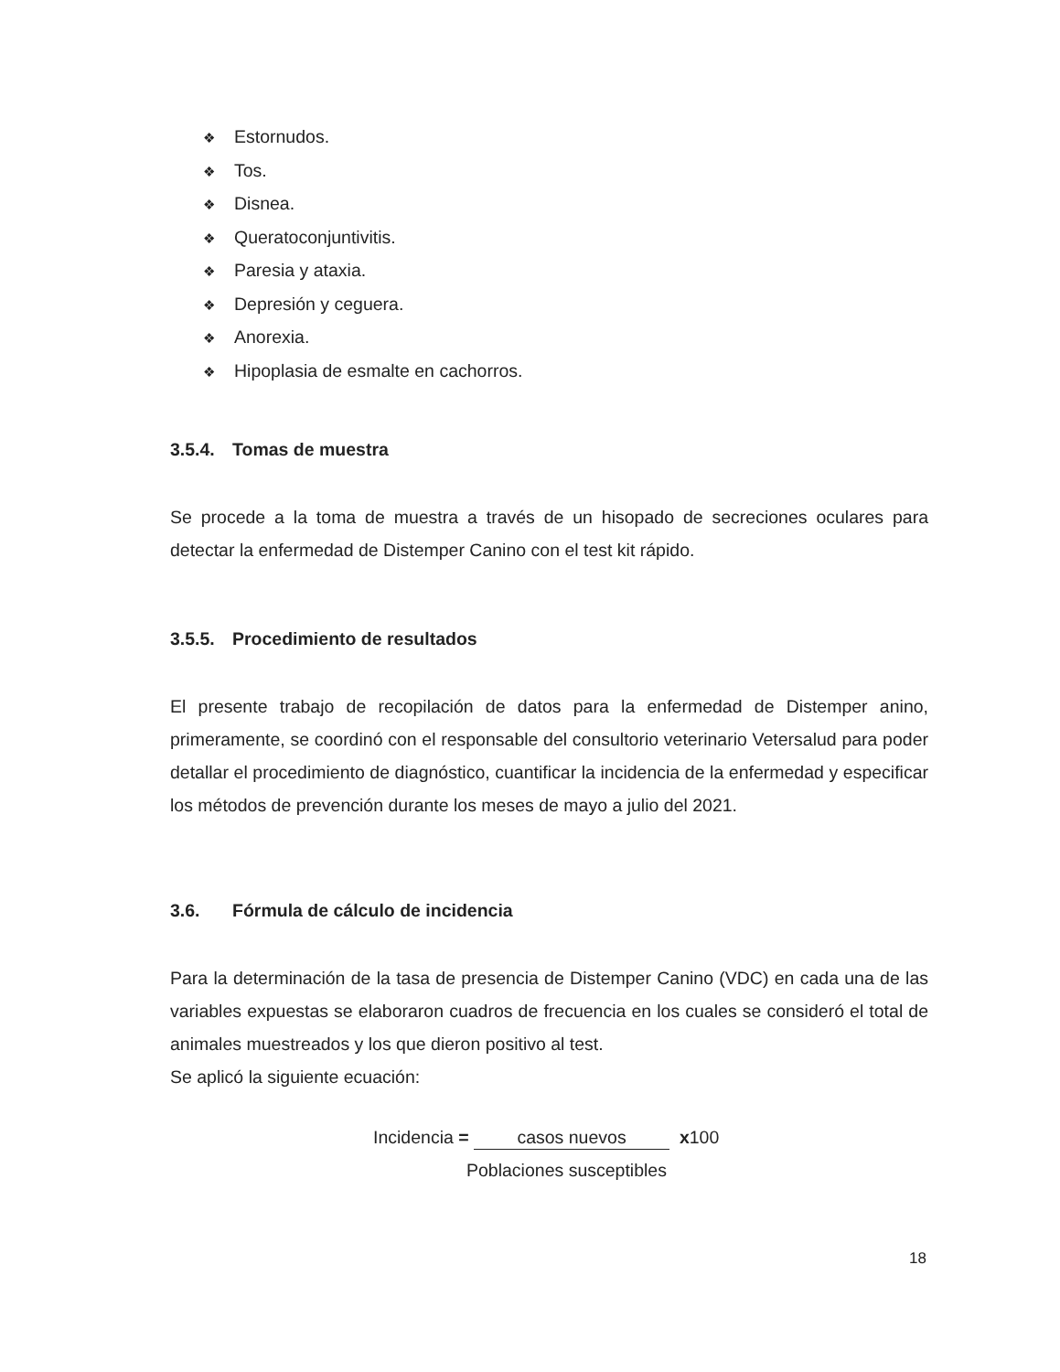❖ Estornudos.
❖ Tos.
❖ Disnea.
❖ Queratoconjuntivitis.
❖ Paresia y ataxia.
❖ Depresión y ceguera.
❖ Anorexia.
❖ Hipoplasia de esmalte en cachorros.
3.5.4. Tomas de muestra
Se procede a la toma de muestra a través de un hisopado de secreciones oculares para detectar la enfermedad de Distemper Canino con el test kit rápido.
3.5.5. Procedimiento de resultados
El presente trabajo de recopilación de datos para la enfermedad de Distemper anino, primeramente, se coordinó con el responsable del consultorio veterinario Vetersalud para poder detallar el procedimiento de diagnóstico, cuantificar la incidencia de la enfermedad y especificar los métodos de prevención durante los meses de mayo a julio del 2021.
3.6. Fórmula de cálculo de incidencia
Para la determinación de la tasa de presencia de Distemper Canino (VDC) en cada una de las variables expuestas se elaboraron cuadros de frecuencia en los cuales se consideró el total de animales muestreados y los que dieron positivo al test.
Se aplicó la siguiente ecuación:
Incidencia = casos nuevos x100
Poblaciones susceptibles
18